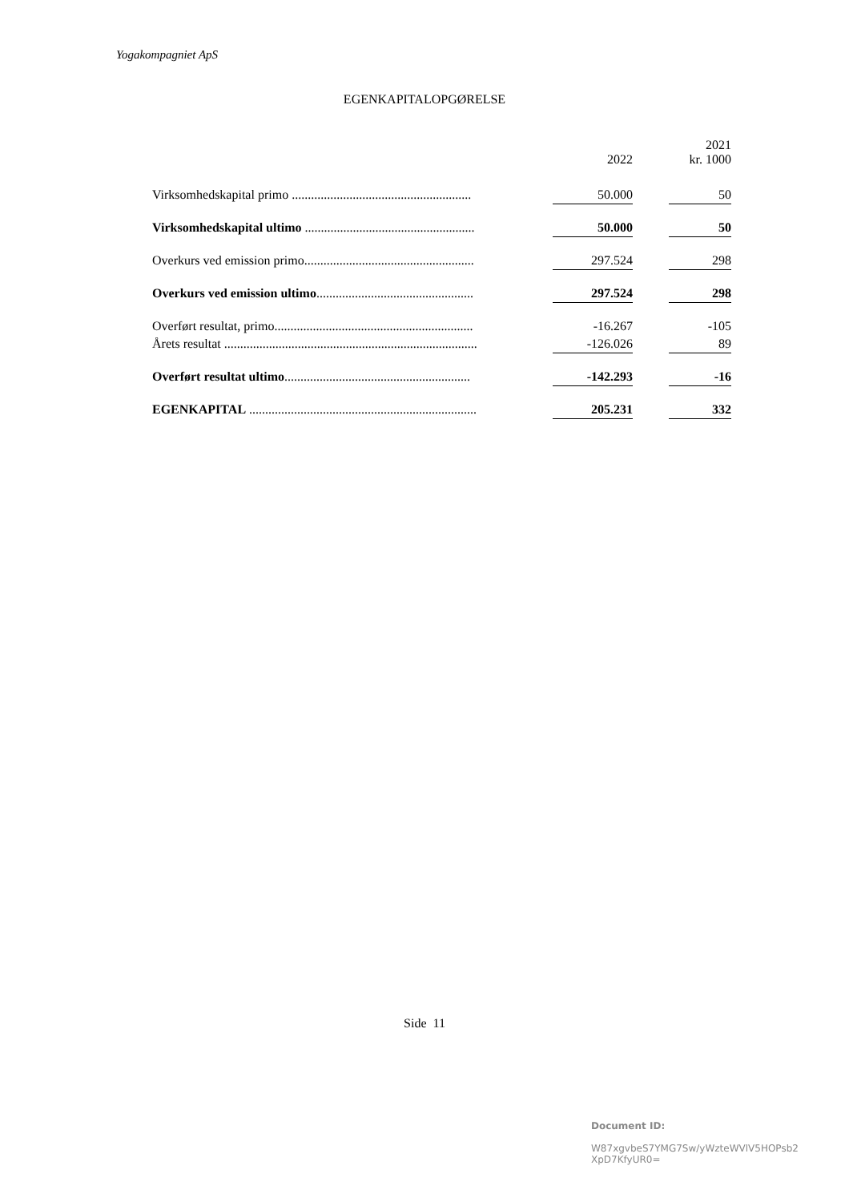Yogakompagniet ApS
EGENKAPITALOPGØRELSE
| | | 2022 | | 2021 kr. 1000 |
| --- | --- | --- | --- | --- |
| Virksomhedskapital primo ........................................................ | | 50.000 | | 50 |
| Virksomhedskapital ultimo ..................................................... | | 50.000 | | 50 |
| Overkurs ved emission primo..................................................... | | 297.524 | | 298 |
| Overkurs ved emission ultimo ................................................. | | 297.524 | | 298 |
| Overført resultat, primo.............................................................. | | -16.267 | | -105 |
| Årets resultat ............................................................................... | | -126.026 | | 89 |
| Overført resultat ultimo .......................................................... | | -142.293 | | -16 |
| EGENKAPITAL ....................................................................... | | 205.231 | | 332 |
Side 11
Document ID:
W87xgvbeS7YMG7Sw/yWzteWVlV5HOPsb2
XpD7KfyUR0=